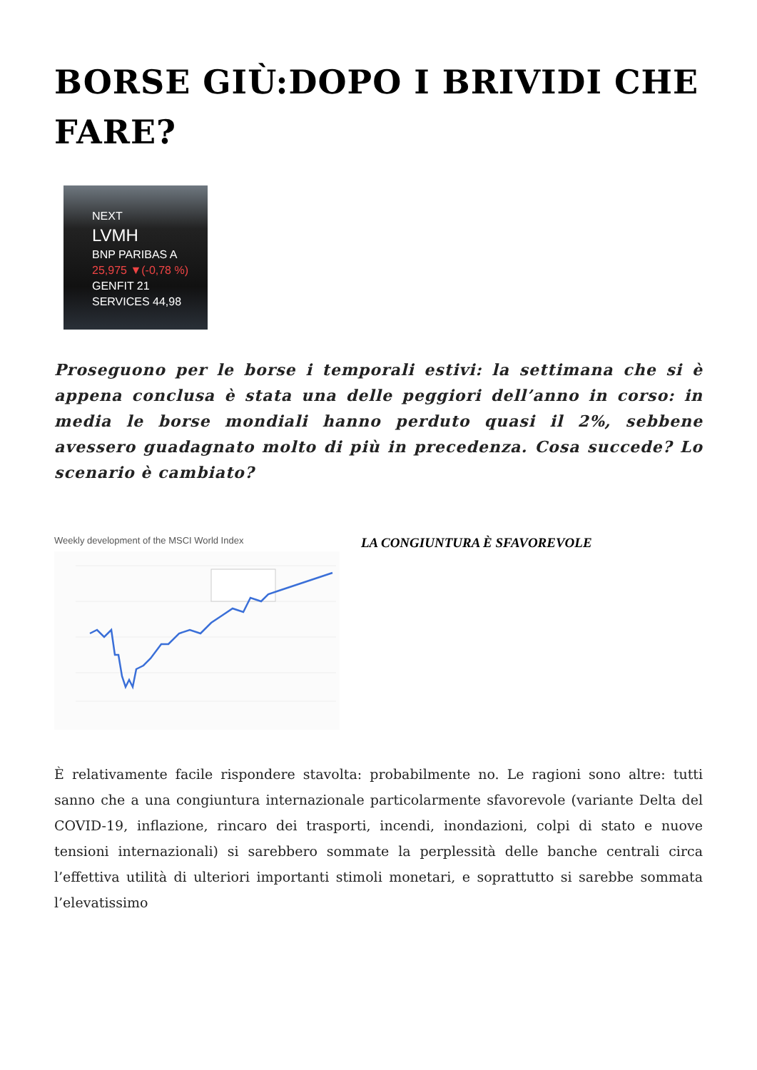BORSE GIÙ:DOPO I BRIVIDI CHE FARE?
NEXT
LVMH
BNP PARIBAS A
25,975 ▼(-0,78 %)
GENFIT 21
SERVICES 44,98
Proseguono per le borse i temporali estivi: la settimana che si è appena conclusa è stata una delle peggiori dell’anno in corso: in media le borse mondiali hanno perduto quasi il 2%, sebbene avessero guadagnato molto di più in precedenza. Cosa succede? Lo scenario è cambiato?
Weekly development of the MSCI World Index
LA CONGIUNTURA È SFAVOREVOLE
È relativamente facile rispondere stavolta: probabilmente no. Le ragioni sono altre: tutti sanno che a una congiuntura internazionale particolarmente sfavorevole (variante Delta del COVID-19, inflazione, rincaro dei trasporti, incendi, inondazioni, colpi di stato e nuove tensioni internazionali) si sarebbero sommate la perplessità delle banche centrali circa l’effettiva utilità di ulteriori importanti stimoli monetari, e soprattutto si sarebbe sommata l’elevatissimo